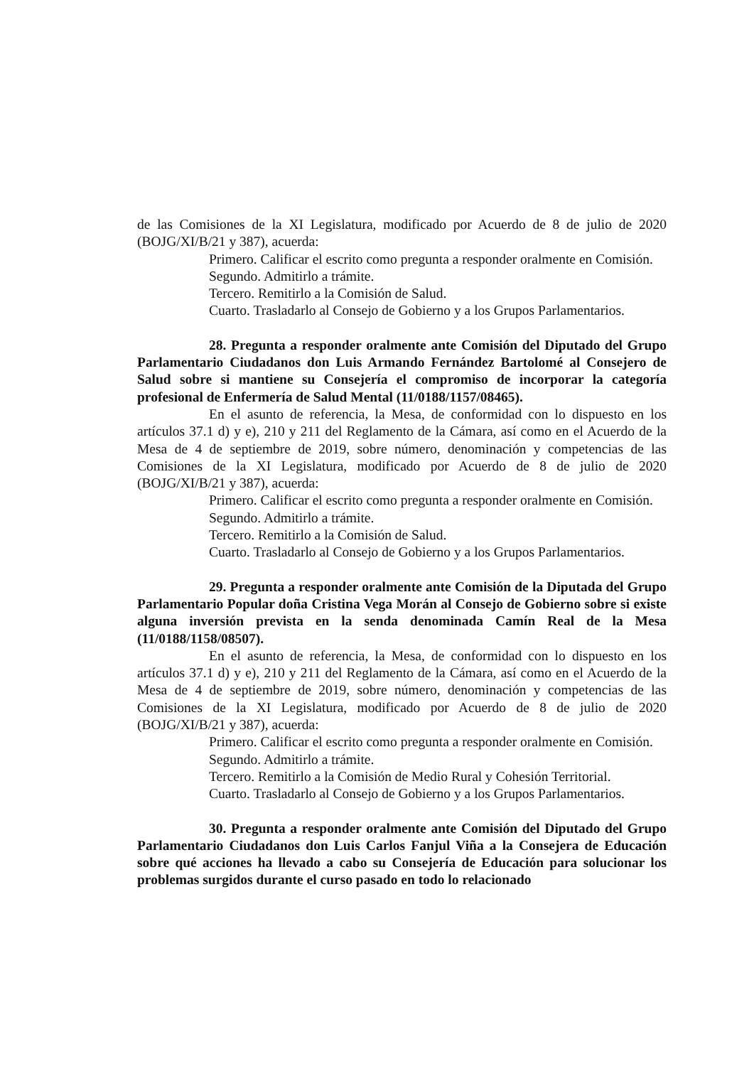de las Comisiones de la XI Legislatura, modificado por Acuerdo de 8 de julio de 2020 (BOJG/XI/B/21 y 387), acuerda:
Primero. Calificar el escrito como pregunta a responder oralmente en Comisión.
Segundo. Admitirlo a trámite.
Tercero. Remitirlo a la Comisión de Salud.
Cuarto. Trasladarlo al Consejo de Gobierno y a los Grupos Parlamentarios.
28. Pregunta a responder oralmente ante Comisión del Diputado del Grupo Parlamentario Ciudadanos don Luis Armando Fernández Bartolomé al Consejero de Salud sobre si mantiene su Consejería el compromiso de incorporar la categoría profesional de Enfermería de Salud Mental (11/0188/1157/08465).
En el asunto de referencia, la Mesa, de conformidad con lo dispuesto en los artículos 37.1 d) y e), 210 y 211 del Reglamento de la Cámara, así como en el Acuerdo de la Mesa de 4 de septiembre de 2019, sobre número, denominación y competencias de las Comisiones de la XI Legislatura, modificado por Acuerdo de 8 de julio de 2020 (BOJG/XI/B/21 y 387), acuerda:
Primero. Calificar el escrito como pregunta a responder oralmente en Comisión.
Segundo. Admitirlo a trámite.
Tercero. Remitirlo a la Comisión de Salud.
Cuarto. Trasladarlo al Consejo de Gobierno y a los Grupos Parlamentarios.
29. Pregunta a responder oralmente ante Comisión de la Diputada del Grupo Parlamentario Popular doña Cristina Vega Morán al Consejo de Gobierno sobre si existe alguna inversión prevista en la senda denominada Camín Real de la Mesa (11/0188/1158/08507).
En el asunto de referencia, la Mesa, de conformidad con lo dispuesto en los artículos 37.1 d) y e), 210 y 211 del Reglamento de la Cámara, así como en el Acuerdo de la Mesa de 4 de septiembre de 2019, sobre número, denominación y competencias de las Comisiones de la XI Legislatura, modificado por Acuerdo de 8 de julio de 2020 (BOJG/XI/B/21 y 387), acuerda:
Primero. Calificar el escrito como pregunta a responder oralmente en Comisión.
Segundo. Admitirlo a trámite.
Tercero. Remitirlo a la Comisión de Medio Rural y Cohesión Territorial.
Cuarto. Trasladarlo al Consejo de Gobierno y a los Grupos Parlamentarios.
30. Pregunta a responder oralmente ante Comisión del Diputado del Grupo Parlamentario Ciudadanos don Luis Carlos Fanjul Viña a la Consejera de Educación sobre qué acciones ha llevado a cabo su Consejería de Educación para solucionar los problemas surgidos durante el curso pasado en todo lo relacionado